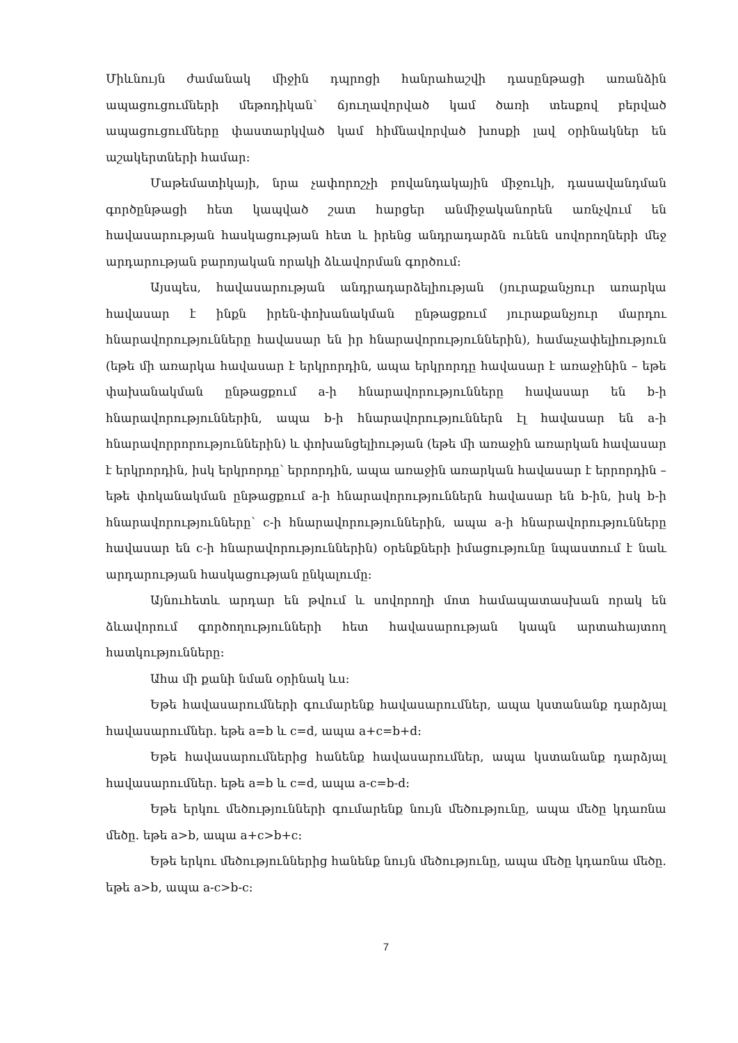Միևնույն ժամանակ միջին դպրոցի հանրահաշվի դասընթացի առանձին ապացուցումների մեթոդիկան՝ ճյուղավորված կամ ծառի տեսքով բերված ապացուցումները փաստարկված կամ հիմնավորված խոսքի լավ օրինակներ են աշակերտների համար:
Մաթեմատիկայի, նրա չափորոշչի բովանդակային միջուկի, դասավանդման գործընթացի հետ կապված շատ հարցեր անմիջականորեն առնչվում են հավասարության հասկացության հետ և իրենց անդրադարձն ունեն սովորողների մեջ արդարության բարոյական որակի ձևավորման գործում:
Այսպես, հավասարության անդրադարձելիության (յուրաքանչյուր առարկա հավասար է ինքն իրեն-փոխանակման ընթացքում յուրաքանչյուր մարդու հնարավորությունները հավասար են իր հնարավորություններին), համաչափելիություն (եթե մի առարկա հավասար է երկրորդին, ապա երկրորդը հավասար է առաջինին – եթե փախանակման ընթացքում a-ի հնարավորությունները հավասար են b-ի հնարավորություններին, ապա b-ի հնարավորություններն էլ հավասար են a-ի հնարավորրորություններին) և փոխանցելիության (եթե մի առաջին առարկան հավասար է երկրորդին, իսկ երկրորդը՝ երրորդին, ապա առաջին առարկան հավասար է երրորդին – եթե փոկանակման ընթացքում a-ի հնարավորություններն հավասար են b-ին, իսկ b-ի հնարավորությունները՝ c-ի հնարավորություններին, ապա a-ի հնարավորությունները հավասար են c-ի հնարավորություններին) օրենքների իմացությունը նպաստում է նաև արդարության հասկացության ընկալումը:
Այնուհետև արդար են թվում և սովորողի մոտ համապատասխան որակ են ձևավորում գործողությունների հետ հավասարության կապն արտահայտող հատկությունները:
Ահա մի քանի նման օրինակ ևս:
Եթե հավասարումների գումարենք հավասարումներ, ապա կստանանք դարձյալ հավասարումներ. եթե a=b և c=d, ապա a+c=b+d:
Եթե հավասարումներից հանենք հավասարումներ, ապա կստանանք դարձյալ հավասարումներ. եթե a=b և c=d, ապա a-c=b-d:
Եթե երկու մեծությունների գումարենք նույն մեծությունը, ապա մեծը կդառնա մեծը. եթե a>b, ապա a+c>b+c:
Եթե երկու մեծություններից հանենք նույն մեծությունը, ապա մեծը կդառնա մեծը. եթե a>b, ապա a-c>b-c:
7